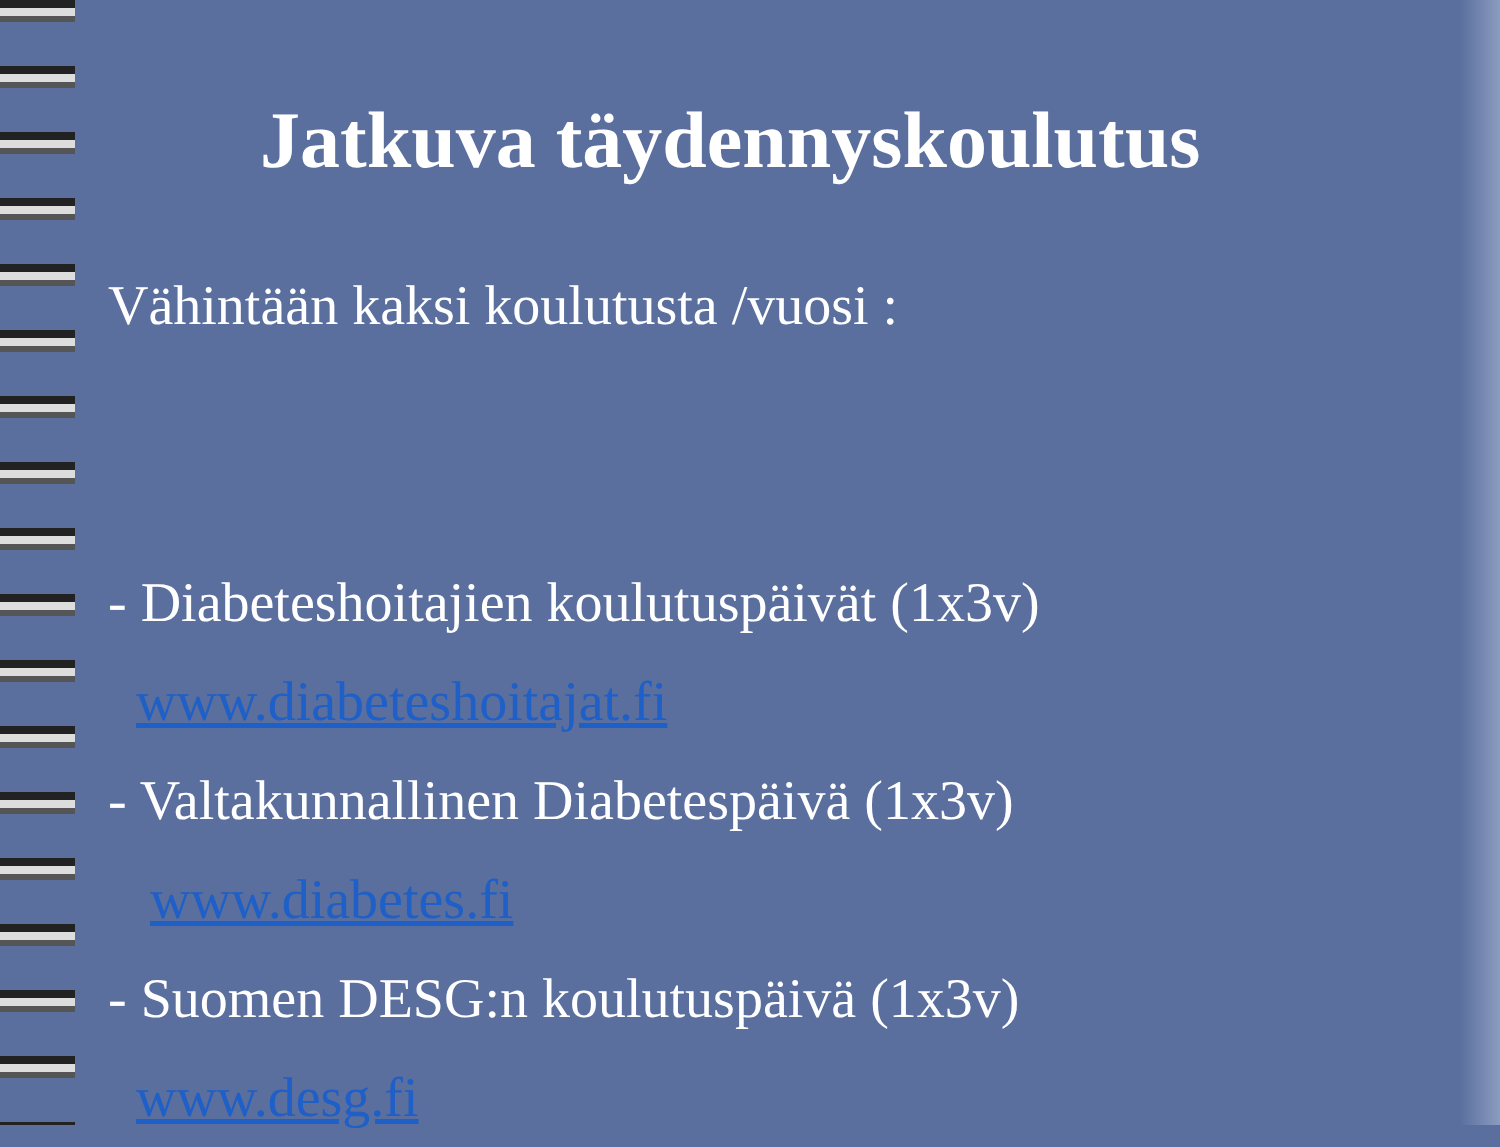Jatkuva täydennyskoulutus
Vähintään kaksi koulutusta /vuosi :
- Diabeteshoitajien koulutuspäivät (1x3v)
www.diabeteshoitajat.fi
- Valtakunnallinen Diabetespäivä (1x3v)
www.diabetes.fi
- Suomen DESG:n koulutuspäivä (1x3v)
www.desg.fi